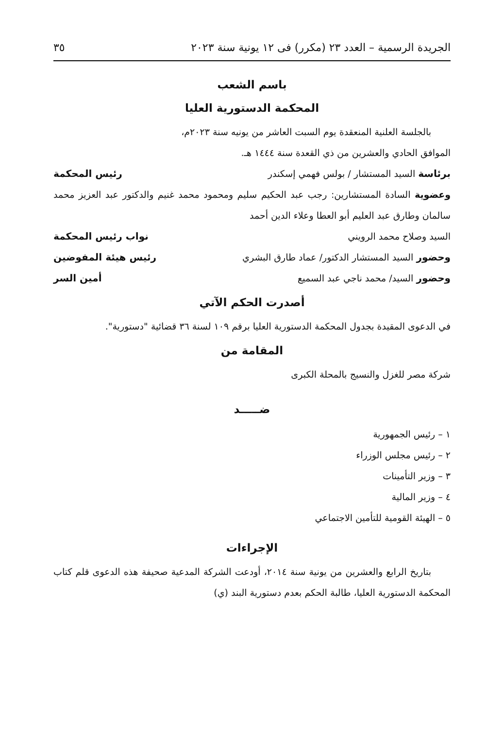الجريدة الرسمية – العدد ٢٣ (مكرر) فى ١٢ يونية سنة ٢٠٢٣ ٣٥
باسم الشعب
المحكمة الدستورية العليا
بالجلسة العلنية المنعقدة يوم السبت العاشر من يونيه سنة ٢٠٢٣م،
الموافق الحادي والعشرين من ذي القعدة سنة ١٤٤٤ هـ.
برئاسة السيد المستشار / بولس فهمي إسكندر رئيس المحكمة
وعضوية السادة المستشارين: رجب عبد الحكيم سليم ومحمود محمد غنيم والدكتور عبد العزيز محمد سالمان وطارق عبد العليم أبو العطا وعلاء الدين أحمد
السيد وصلاح محمد الرويني نواب رئيس المحكمة
وحضور السيد المستشار الدكتور/ عماد طارق البشري رئيس هيئة المفوضين
وحضور السيد/ محمد ناجي عبد السميع أمين السر
أصدرت الحكم الآتي
في الدعوى المقيدة بجدول المحكمة الدستورية العليا برقم ١٠٩ لسنة ٣٦ قضائية "دستورية".
المقامة من
شركة مصر للغزل والنسيج بالمحلة الكبرى
ضـــــد
١ – رئيس الجمهورية
٢ – رئيس مجلس الوزراء
٣ – وزير التأمينات
٤ – وزير المالية
٥ – الهيئة القومية للتأمين الاجتماعي
الإجراءات
بتاريخ الرابع والعشرين من يونية سنة ٢٠١٤، أودعت الشركة المدعية صحيفة هذه الدعوى قلم كتاب المحكمة الدستورية العليا، طالبة الحكم بعدم دستورية البند (ي)